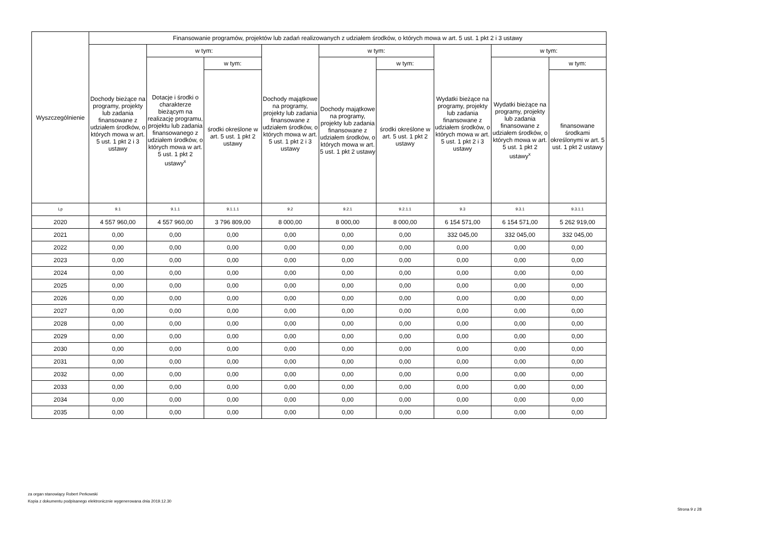| Wyszczególnienie | Finansowanie programów, projektów lub zadań realizowanych z udziałem środków, o których mowa w art. 5 ust. 1 pkt 2 i 3 ustawy | | | | | | | | |
| --- | --- | --- | --- | --- | --- | --- | --- | --- | --- |
| | Dochody bieżące na programy, projekty lub zadania finansowane z udziałem środków, o których mowa w art. 5 ust. 1 pkt 2 i 3 ustawy | w tym: | | Dochody majątkowe na programy, projekty lub zadania finansowane z udziałem środków, o których mowa w art. 5 ust. 1 pkt 2 i 3 ustawy | w tym: | | Wydatki bieżące na programy, projekty lub zadania finansowane z udziałem środków, o których mowa w art. 5 ust. 1 pkt 2 i 3 ustawy | w tym: | |
| | | Dotacje i środki o charakterze bieżącym na realizację programu, projektu lub zadania finansowanego z udziałem środków, o których mowa w art. 5 ust. 1 pkt 2 ustawy<sup>x</sup> | w tym: | | Dochody majątkowe na programy, projekty lub zadania finansowane z udziałem środków, o których mowa w art. 5 ust. 1 pkt 2 ustawy | w tym: | | Wydatki bieżące na programy, projekty lub zadania finansowane z udziałem środków, o których mowa w art. 5 ust. 1 pkt 2 ustawy<sup>x</sup> | w tym: |
| | | | środki określone w art. 5 ust. 1 pkt 2 ustawy | | | środki określone w art. 5 ust. 1 pkt 2 ustawy | | | finansowane środkami określonymi w art. 5 ust. 1 pkt 2 ustawy |
| Lp | 9.1 | 9.1.1 | 9.1.1.1 | 9.2 | 9.2.1 | 9.2.1.1 | 9.3 | 9.3.1 | 9.3.1.1 |
| 2020 | 4 557 960,00 | 4 557 960,00 | 3 796 809,00 | 8 000,00 | 8 000,00 | 8 000,00 | 6 154 571,00 | 6 154 571,00 | 5 262 919,00 |
| 2021 | 0,00 | 0,00 | 0,00 | 0,00 | 0,00 | 0,00 | 332 045,00 | 332 045,00 | 332 045,00 |
| 2022 | 0,00 | 0,00 | 0,00 | 0,00 | 0,00 | 0,00 | 0,00 | 0,00 | 0,00 |
| 2023 | 0,00 | 0,00 | 0,00 | 0,00 | 0,00 | 0,00 | 0,00 | 0,00 | 0,00 |
| 2024 | 0,00 | 0,00 | 0,00 | 0,00 | 0,00 | 0,00 | 0,00 | 0,00 | 0,00 |
| 2025 | 0,00 | 0,00 | 0,00 | 0,00 | 0,00 | 0,00 | 0,00 | 0,00 | 0,00 |
| 2026 | 0,00 | 0,00 | 0,00 | 0,00 | 0,00 | 0,00 | 0,00 | 0,00 | 0,00 |
| 2027 | 0,00 | 0,00 | 0,00 | 0,00 | 0,00 | 0,00 | 0,00 | 0,00 | 0,00 |
| 2028 | 0,00 | 0,00 | 0,00 | 0,00 | 0,00 | 0,00 | 0,00 | 0,00 | 0,00 |
| 2029 | 0,00 | 0,00 | 0,00 | 0,00 | 0,00 | 0,00 | 0,00 | 0,00 | 0,00 |
| 2030 | 0,00 | 0,00 | 0,00 | 0,00 | 0,00 | 0,00 | 0,00 | 0,00 | 0,00 |
| 2031 | 0,00 | 0,00 | 0,00 | 0,00 | 0,00 | 0,00 | 0,00 | 0,00 | 0,00 |
| 2032 | 0,00 | 0,00 | 0,00 | 0,00 | 0,00 | 0,00 | 0,00 | 0,00 | 0,00 |
| 2033 | 0,00 | 0,00 | 0,00 | 0,00 | 0,00 | 0,00 | 0,00 | 0,00 | 0,00 |
| 2034 | 0,00 | 0,00 | 0,00 | 0,00 | 0,00 | 0,00 | 0,00 | 0,00 | 0,00 |
| 2035 | 0,00 | 0,00 | 0,00 | 0,00 | 0,00 | 0,00 | 0,00 | 0,00 | 0,00 |
za organ stanowiący Robert Perkowski
Kopia z dokumentu podpisanego elektronicznie wygenerowana dnia 2019.12.30
Strona 9 z 28